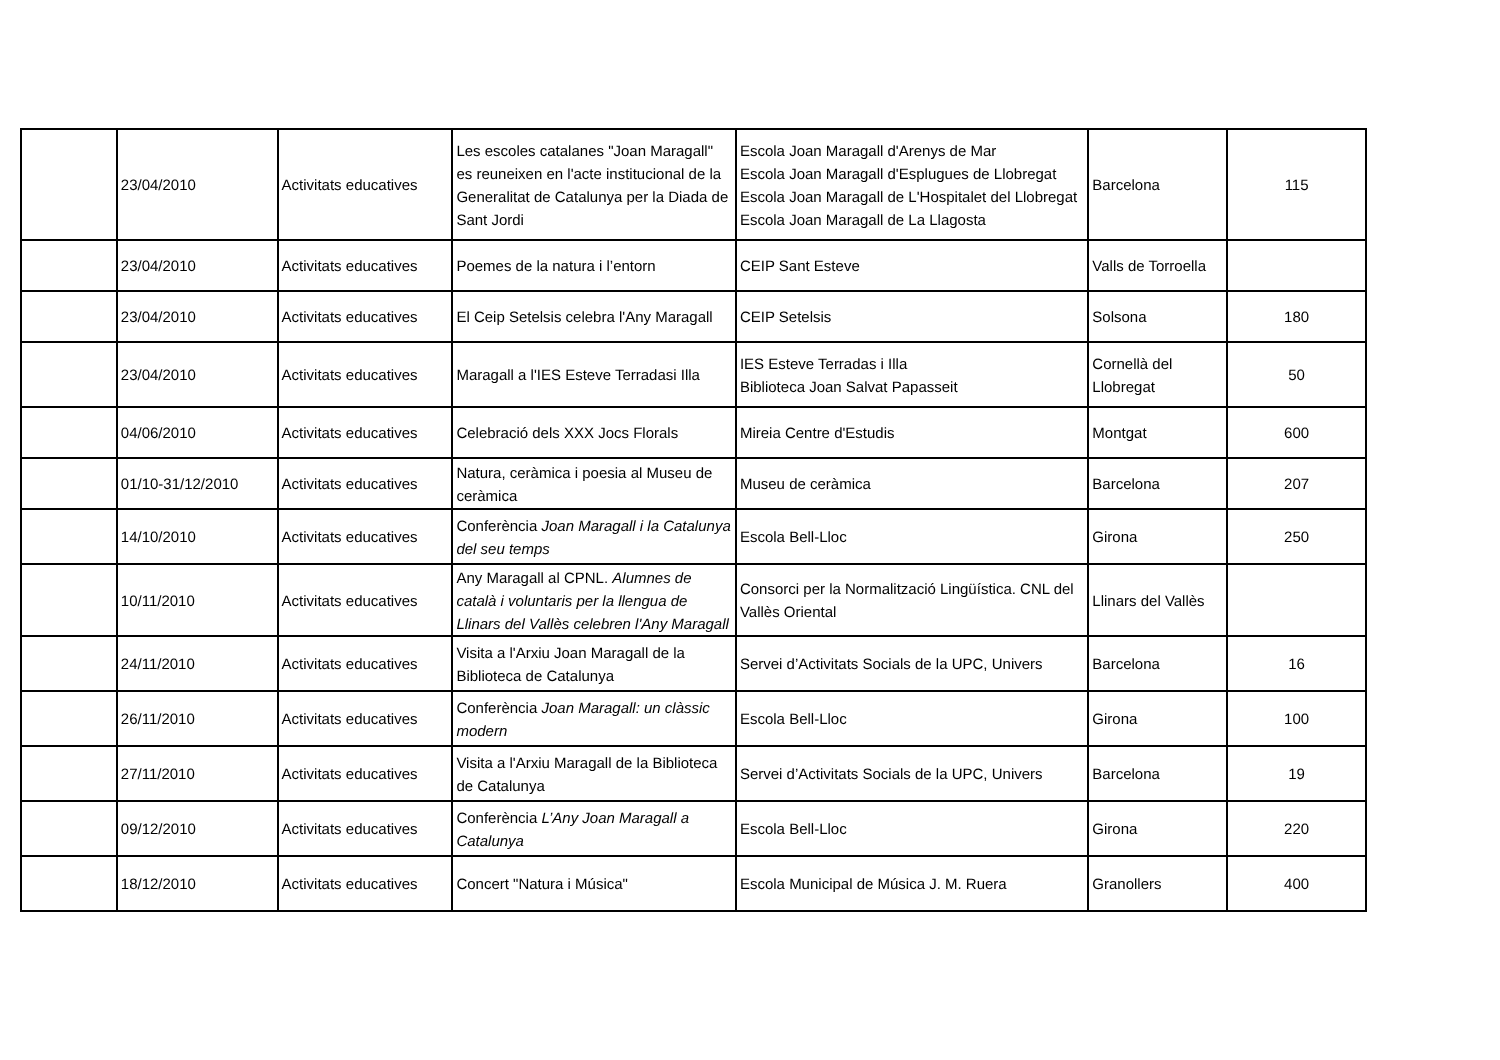| | 23/04/2010 | Activitats educatives | Les escoles catalanes "Joan Maragall" es reuneixen en l'acte institucional de la Generalitat de Catalunya per la Diada de Sant Jordi | Escola Joan Maragall d'Arenys de Mar Escola Joan Maragall d'Esplugues de Llobregat Escola Joan Maragall de L'Hospitalet del Llobregat Escola Joan Maragall de La Llagosta | Barcelona | 115 |
| | 23/04/2010 | Activitats educatives | Poemes de la natura i l’entorn | CEIP Sant Esteve | Valls de Torroella | |
| | 23/04/2010 | Activitats educatives | El Ceip Setelsis celebra l'Any Maragall | CEIP Setelsis | Solsona | 180 |
| | 23/04/2010 | Activitats educatives | Maragall a l'IES Esteve Terradasi Illa | IES Esteve Terradas i Illa Biblioteca Joan Salvat Papasseit | Cornellà del Llobregat | 50 |
| | 04/06/2010 | Activitats educatives | Celebració dels XXX Jocs Florals | Mireia Centre d'Estudis | Montgat | 600 |
| | 01/10-31/12/2010 | Activitats educatives | Natura, ceràmica i poesia al Museu de ceràmica | Museu de ceràmica | Barcelona | 207 |
| | 14/10/2010 | Activitats educatives | Conferència Joan Maragall i la Catalunya del seu temps | Escola Bell-Lloc | Girona | 250 |
| | 10/11/2010 | Activitats educatives | Any Maragall al CPNL. Alumnes de català i voluntaris per la llengua de Llinars del Vallès celebren l'Any Maragall | Consorci per la Normalització Lingüística. CNL del Vallès Oriental | Llinars del Vallès | |
| | 24/11/2010 | Activitats educatives | Visita a l'Arxiu Joan Maragall de la Biblioteca de Catalunya | Servei d’Activitats Socials de la UPC, Univers | Barcelona | 16 |
| | 26/11/2010 | Activitats educatives | Conferència Joan Maragall: un clàssic modern | Escola Bell-Lloc | Girona | 100 |
| | 27/11/2010 | Activitats educatives | Visita a l'Arxiu Maragall de la Biblioteca de Catalunya | Servei d’Activitats Socials de la UPC, Univers | Barcelona | 19 |
| | 09/12/2010 | Activitats educatives | Conferència L’Any Joan Maragall a Catalunya | Escola Bell-Lloc | Girona | 220 |
| | 18/12/2010 | Activitats educatives | Concert "Natura i Música" | Escola Municipal de Música J. M. Ruera | Granollers | 400 |